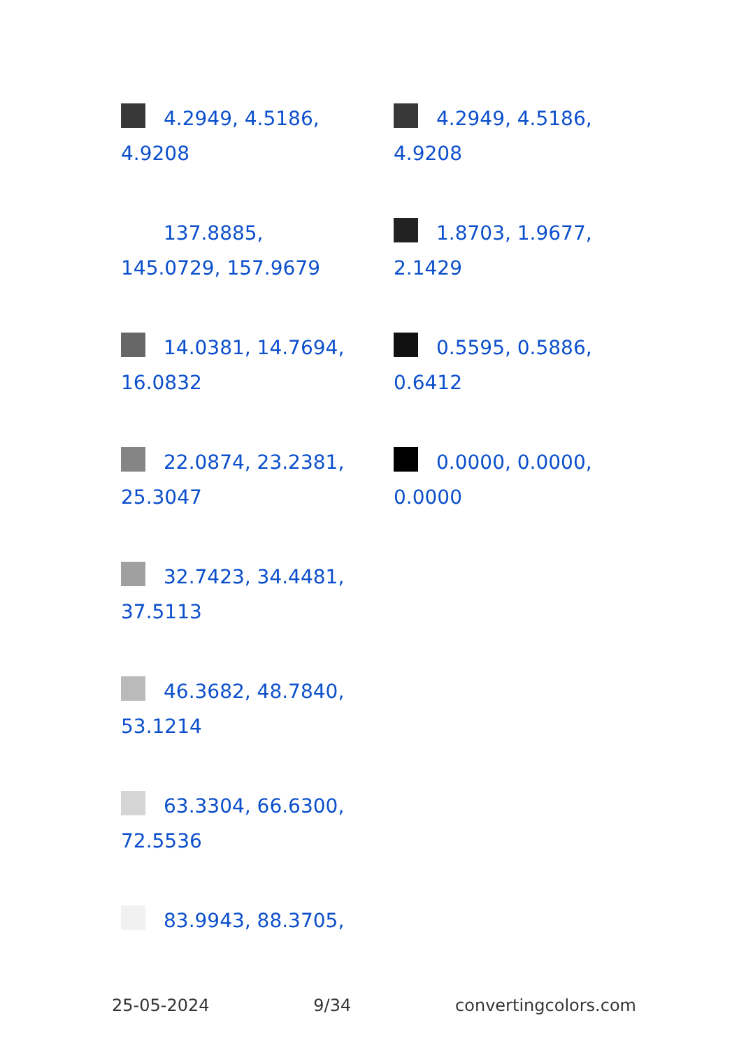4.2949, 4.5186, 4.9208
137.8885, 145.0729, 157.9679
14.0381, 14.7694, 16.0832
22.0874, 23.2381, 25.3047
32.7423, 34.4481, 37.5113
46.3682, 48.7840, 53.1214
63.3304, 66.6300, 72.5536
83.9943, 88.3705,
4.2949, 4.5186, 4.9208
1.8703, 1.9677, 2.1429
0.5595, 0.5886, 0.6412
0.0000, 0.0000, 0.0000
25-05-2024 9/34 convertingcolors.com